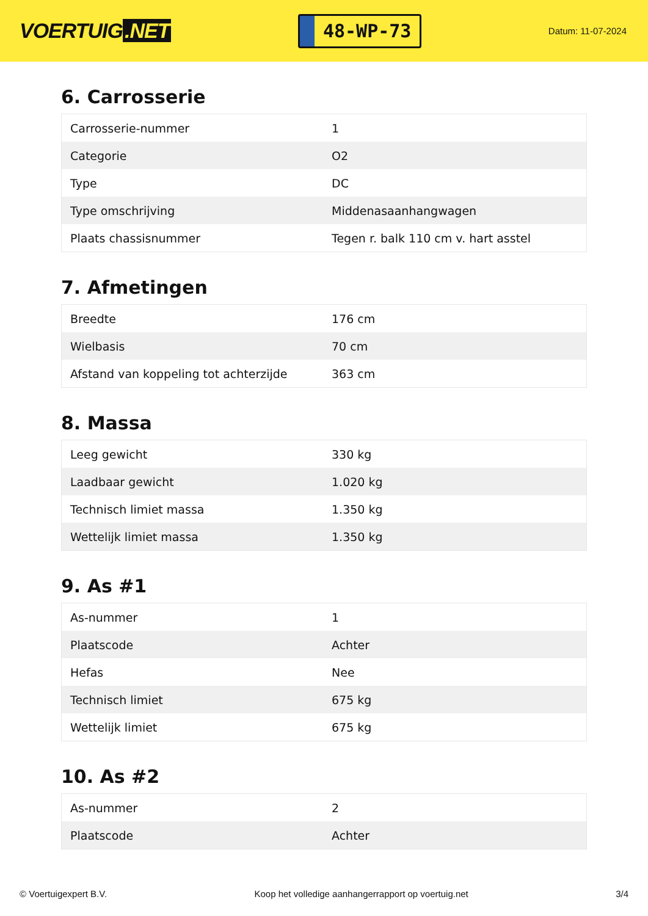VOERTUIG.NET
48-WP-73
Datum: 11-07-2024
6. Carrosserie
| Carrosserie-nummer | 1 |
| Categorie | O2 |
| Type | DC |
| Type omschrijving | Middenasaanhangwagen |
| Plaats chassisnummer | Tegen r. balk 110 cm v. hart asstel |
7. Afmetingen
| Breedte | 176 cm |
| Wielbasis | 70 cm |
| Afstand van koppeling tot achterzijde | 363 cm |
8. Massa
| Leeg gewicht | 330 kg |
| Laadbaar gewicht | 1.020 kg |
| Technisch limiet massa | 1.350 kg |
| Wettelijk limiet massa | 1.350 kg |
9. As #1
| As-nummer | 1 |
| Plaatscode | Achter |
| Hefas | Nee |
| Technisch limiet | 675 kg |
| Wettelijk limiet | 675 kg |
10. As #2
| As-nummer | 2 |
| Plaatscode | Achter |
© Voertuigexpert B.V. Koop het volledige aanhangerrapport op voertuig.net 3/4